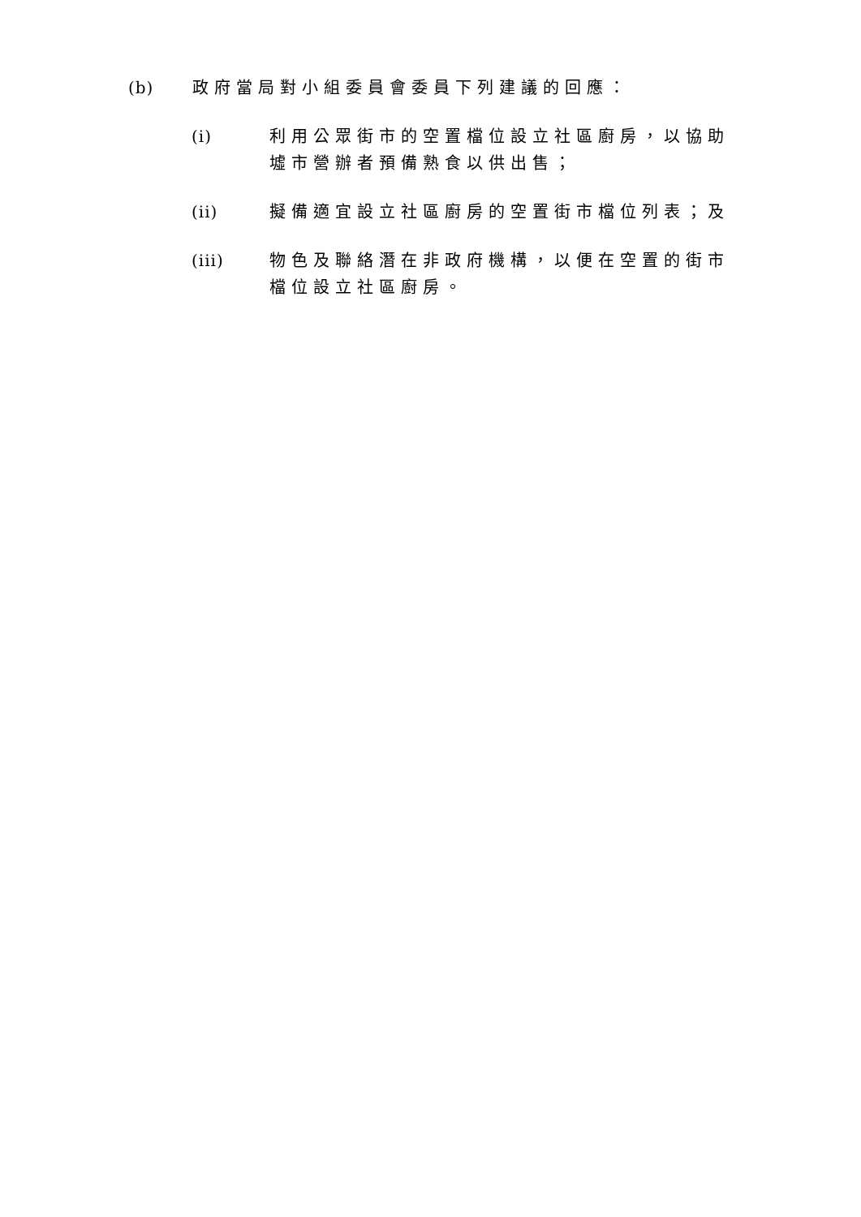(b) 政府當局對小組委員會委員下列建議的回應：
(i) 利用公眾街市的空置檔位設立社區廚房，以協助墟市營辦者預備熟食以供出售；
(ii) 擬備適宜設立社區廚房的空置街市檔位列表；及
(iii) 物色及聯絡潛在非政府機構，以便在空置的街市檔位設立社區廚房。